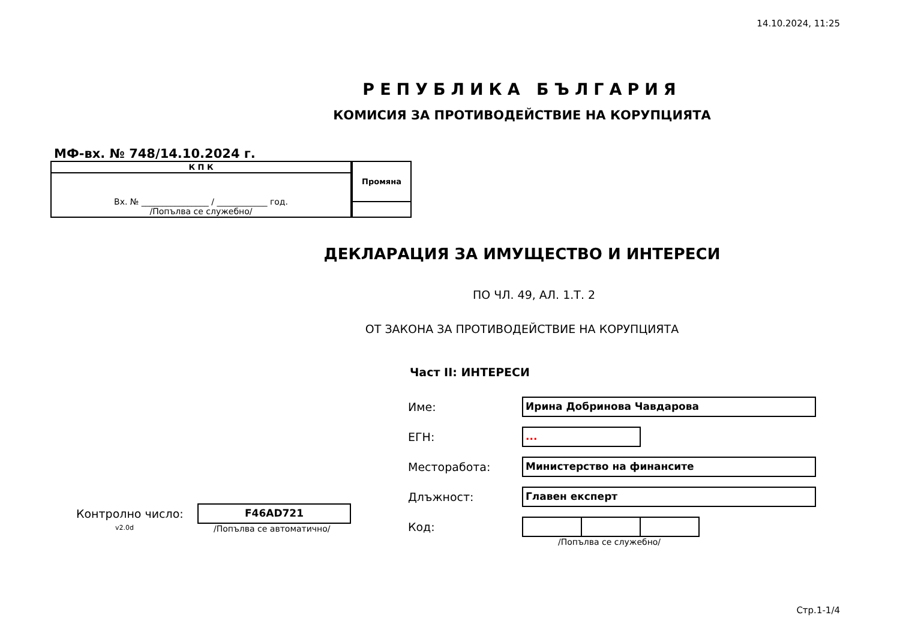14.10.2024, 11:25
РЕПУБЛИКА БЪЛГАРИЯ
КОМИСИЯ ЗА ПРОТИВОДЕЙСТВИЕ НА КОРУПЦИЯТА
МФ-вх. № 748/14.10.2024 г.
| К П К |
| Вх. № ________________ / ____________ год. /Попълва се служебно/ |
| Промяна |
ДЕКЛАРАЦИЯ ЗА ИМУЩЕСТВО И ИНТЕРЕСИ
ПО ЧЛ. 49, АЛ. 1.Т. 2
ОТ ЗАКОНА ЗА ПРОТИВОДЕЙСТВИЕ НА КОРУПЦИЯТА
Контролно число:
F46AD721
v2.0d /Попълва се автоматично/
Част II: ИНТЕРЕСИ
Име:
Ирина Добринова Чавдарова
ЕГН:
...
Месторабота:
Министерство на финансите
Длъжност:
Главен експерт
Код:
/Попълва се служебно/
Стр.1-1/4